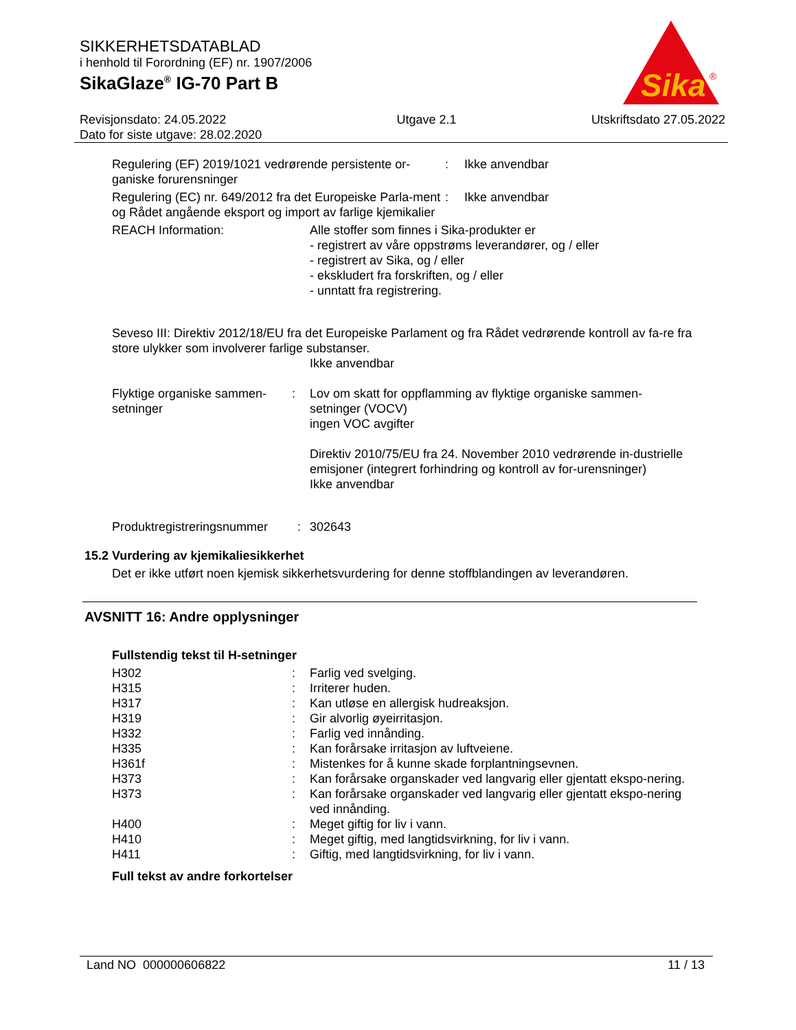SIKKERHETSDATABLAD
i henhold til Forordning (EF) nr. 1907/2006
SikaGlaze<sup>®</sup> IG-70 Part B
Sika
®
Revisjonsdato: 24.05.2022
Dato for siste utgave: 28.02.2020
Utgave 2.1 Utskriftsdato 27.05.2022
Regulering (EF) 2019/1021 vedrørende persistente or-ganiske forurensninger
: Ikke anvendbar
Regulering (EC) nr. 649/2012 fra det Europeiske Parla-ment og Rådet angående eksport og import av farlige kjemikalier
: Ikke anvendbar
REACH Information: Alle stoffer som finnes i Sika-produkter er
- registrert av våre oppstrøms leverandører, og / eller
- registrert av Sika, og / eller
- ekskludert fra forskriften, og / eller
- unntatt fra registrering.
Seveso III: Direktiv 2012/18/EU fra det Europeiske Parlament og fra Rådet vedrørende kontroll av fa-re fra store ulykker som involverer farlige substanser.
Ikke anvendbar
Flyktige organiske sammen-setninger
: Lov om skatt for oppflamming av flyktige organiske sammen-setninger (VOCV)
ingen VOC avgifter
Direktiv 2010/75/EU fra 24. November 2010 vedrørende in-dustrielle emisjoner (integrert forhindring og kontroll av for-urensninger)
Ikke anvendbar
Produktregistreringsnummer
: 302643
15.2 Vurdering av kjemikaliesikkerhet
Det er ikke utført noen kjemisk sikkerhetsvurdering for denne stoffblandingen av leverandøren.
AVSNITT 16: Andre opplysninger
Fullstendig tekst til H-setninger
H302 : Farlig ved svelging.
H315 : Irriterer huden.
H317 : Kan utløse en allergisk hudreaksjon.
H319 : Gir alvorlig øyeirritasjon.
H332 : Farlig ved innånding.
H335 : Kan forårsake irritasjon av luftveiene.
H361f : Mistenkes for å kunne skade forplantningsevnen.
H373 : Kan forårsake organskader ved langvarig eller gjentatt ekspo-nering.
H373 : Kan forårsake organskader ved langvarig eller gjentatt ekspo-nering ved innånding.
H400 : Meget giftig for liv i vann.
H410 : Meget giftig, med langtidsvirkning, for liv i vann.
H411 : Giftig, med langtidsvirkning, for liv i vann.
Full tekst av andre forkortelser
Land NO 000000606822 11 / 13